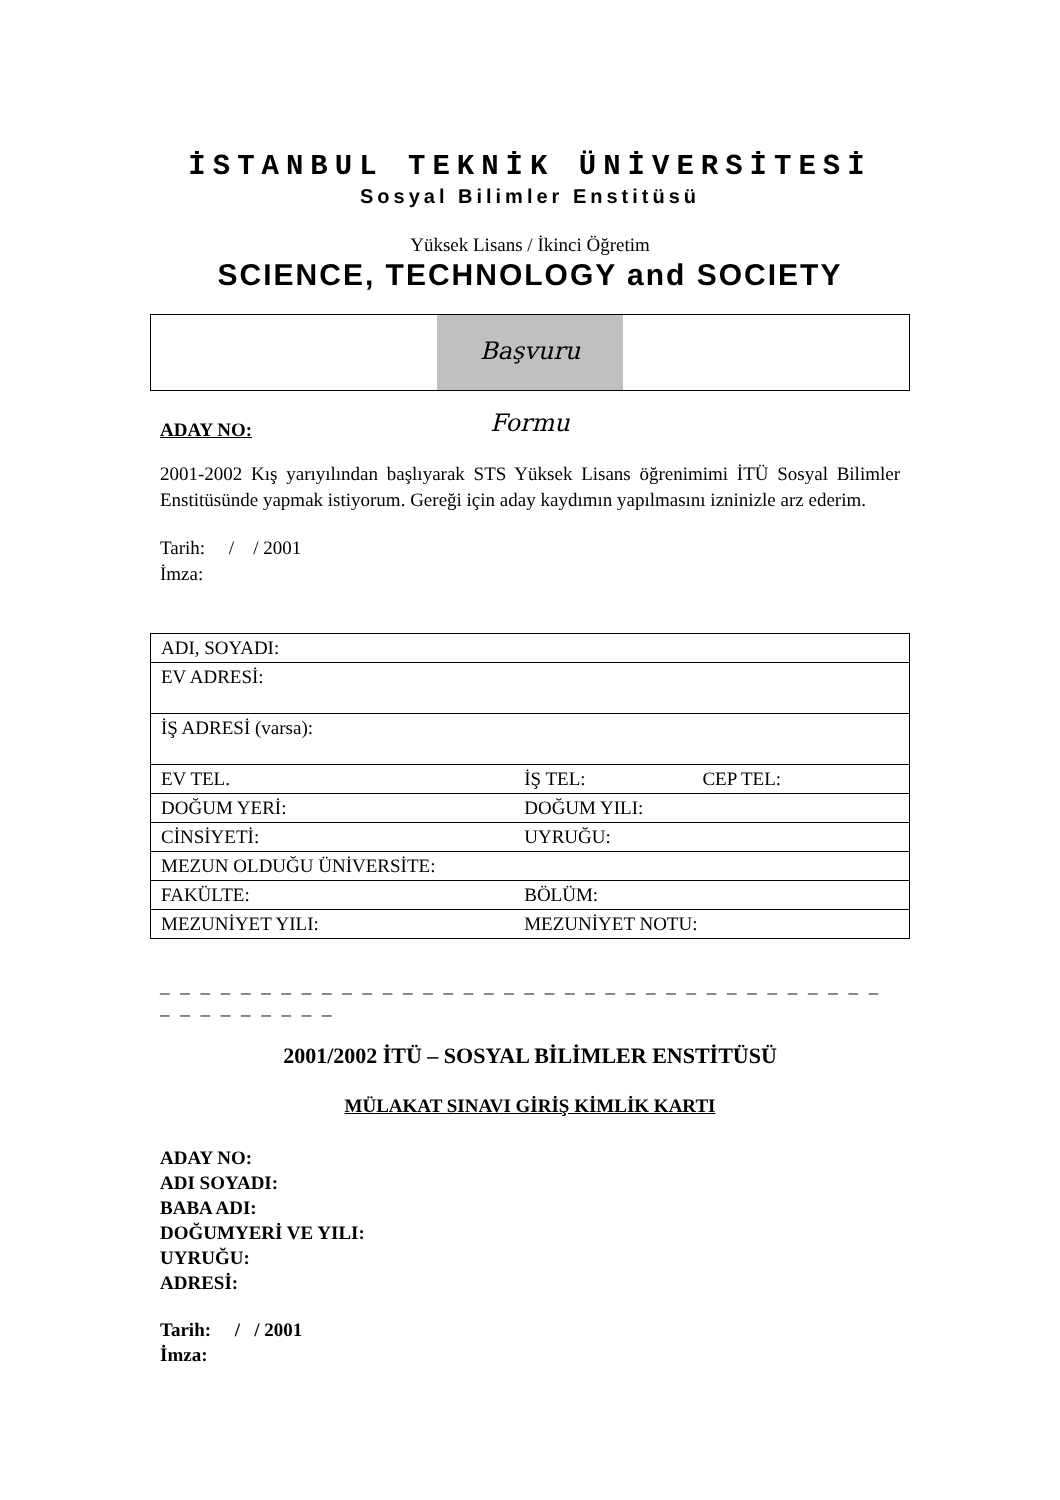İSTANBUL TEKNİK ÜNİVERSİTESİ
Sosyal Bilimler Enstitüsü
Yüksek Lisans / İkinci Öğretim
SCIENCE, TECHNOLOGY and SOCIETY
Başvuru Formu
ADAY NO:
2001-2002 Kış yarıyılından başlıyarak STS Yüksek Lisans öğrenimimi İTÜ Sosyal Bilimler Enstitüsünde yapmak istiyorum. Gereği için aday kaydımın yapılmasını izninizle arz ederim.
Tarih: / / 2001
İmza:
| ADI, SOYADI: | | |
| EV ADRESİ: | | |
| İŞ ADRESİ (varsa): | | |
| EV TEL. | İŞ TEL: | CEP TEL: |
| DOĞUM YERİ: | DOĞUM YILI: | |
| CİNSİYETİ: | UYRUĞU: | |
| MEZUN OLDUĞU ÜNİVERSİTE: | | |
| FAKÜLTE: | BÖLÜM: | |
| MEZUNİYET YILI: | MEZUNİYET NOTU: | |
_ _ _ _ _ _ _ _ _ _ _ _ _ _ _ _ _ _ _ _ _ _ _ _ _ _ _ _ _ _ _ _ _ _ _ _ _ _ _ _ _ _ _ _ _
2001/2002 İTÜ – SOSYAL BİLİMLER ENSTİTÜSÜ
MÜLAKAT SINAVI GİRİŞ KİMLİK KARTI
ADAY NO:
ADI SOYADI:
BABA ADI:
DOĞUMYERİ VE YILI:
UYRUĞU:
ADRESİ:
Tarih: / / 2001
İmza: